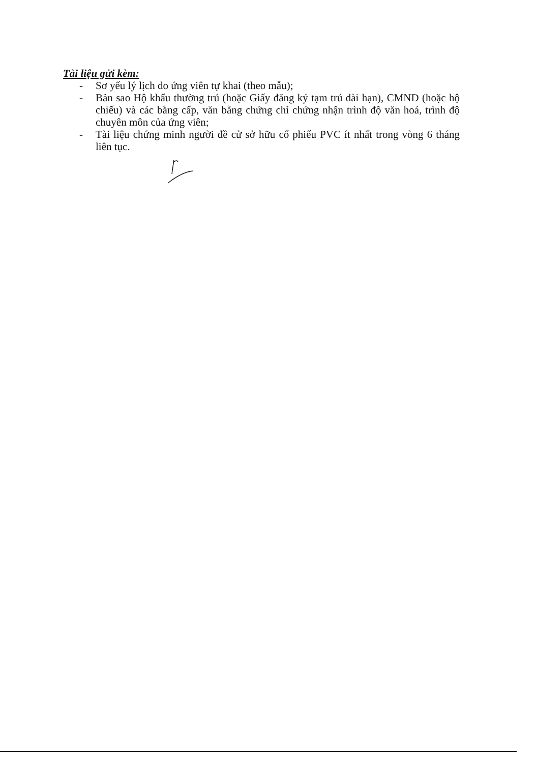Tài liệu gửi kèm:
- Sơ yếu lý lịch do ứng viên tự khai (theo mẫu);
- Bản sao Hộ khẩu thường trú (hoặc Giấy đăng ký tạm trú dài hạn), CMND (hoặc hộ chiếu) và các bằng cấp, văn bằng chứng chỉ chứng nhận trình độ văn hoá, trình độ chuyên môn của ứng viên;
- Tài liệu chứng minh người đề cử sở hữu cổ phiếu PVC ít nhất trong vòng 6 tháng liên tục.